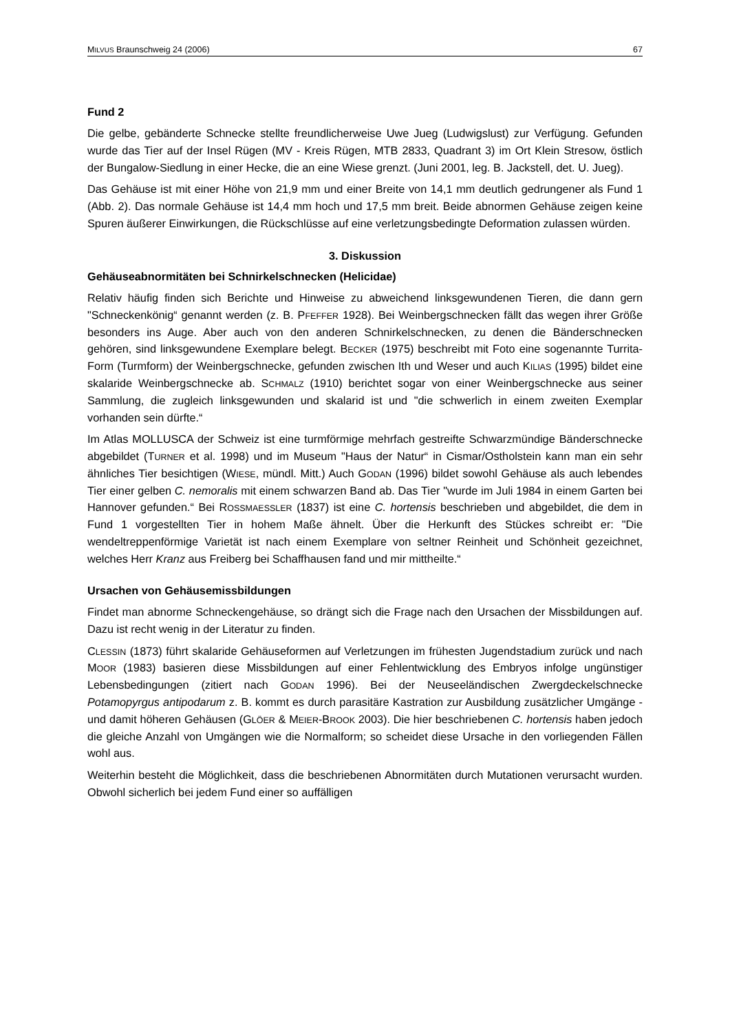MILVUS Braunschweig 24 (2006) 67
Fund 2
Die gelbe, gebänderte Schnecke stellte freundlicherweise Uwe Jueg (Ludwigslust) zur Verfügung. Gefunden wurde das Tier auf der Insel Rügen (MV - Kreis Rügen, MTB 2833, Quadrant 3) im Ort Klein Stresow, östlich der Bungalow-Siedlung in einer Hecke, die an eine Wiese grenzt. (Juni 2001, leg. B. Jackstell, det. U. Jueg).
Das Gehäuse ist mit einer Höhe von 21,9 mm und einer Breite von 14,1 mm deutlich gedrungener als Fund 1 (Abb. 2). Das normale Gehäuse ist 14,4 mm hoch und 17,5 mm breit. Beide abnormen Gehäuse zeigen keine Spuren äußerer Einwirkungen, die Rückschlüsse auf eine verletzungsbedingte Deformation zulassen würden.
3. Diskussion
Gehäuseabnormitäten bei Schnirkelschnecken (Helicidae)
Relativ häufig finden sich Berichte und Hinweise zu abweichend linksgewundenen Tieren, die dann gern "Schneckenkönig“ genannt werden (z. B. PFEFFER 1928). Bei Weinbergschnecken fällt das wegen ihrer Größe besonders ins Auge. Aber auch von den anderen Schnirkelschnecken, zu denen die Bänderschnecken gehören, sind linksgewundene Exemplare belegt. BECKER (1975) beschreibt mit Foto eine sogenannte Turrita-Form (Turmform) der Weinbergschnecke, gefunden zwischen Ith und Weser und auch KILIAS (1995) bildet eine skalaride Weinbergschnecke ab. SCHMALZ (1910) berichtet sogar von einer Weinbergschnecke aus seiner Sammlung, die zugleich linksgewunden und skalarid ist und "die schwerlich in einem zweiten Exemplar vorhanden sein dürfte.“
Im Atlas MOLLUSCA der Schweiz ist eine turmförmige mehrfach gestreifte Schwarzmündige Bänderschnecke abgebildet (TURNER et al. 1998) und im Museum "Haus der Natur“ in Cismar/Ostholstein kann man ein sehr ähnliches Tier besichtigen (WIESE, mündl. Mitt.) Auch GODAN (1996) bildet sowohl Gehäuse als auch lebendes Tier einer gelben C. nemoralis mit einem schwarzen Band ab. Das Tier "wurde im Juli 1984 in einem Garten bei Hannover gefunden.“ Bei ROSSMAESSLER (1837) ist eine C. hortensis beschrieben und abgebildet, die dem in Fund 1 vorgestellten Tier in hohem Maße ähnelt. Über die Herkunft des Stückes schreibt er: "Die wendeltreppenförmige Varietät ist nach einem Exemplare von seltner Reinheit und Schönheit gezeichnet, welches Herr Kranz aus Freiberg bei Schaffhausen fand und mir mittheilte.“
Ursachen von Gehäusemissbildungen
Findet man abnorme Schneckengehäuse, so drängt sich die Frage nach den Ursachen der Missbildungen auf. Dazu ist recht wenig in der Literatur zu finden.
CLESSIN (1873) führt skalaride Gehäuseformen auf Verletzungen im frühesten Jugendstadium zurück und nach MOOR (1983) basieren diese Missbildungen auf einer Fehlentwicklung des Embryos infolge ungünstiger Lebensbedingungen (zitiert nach GODAN 1996). Bei der Neuseeländischen Zwergdeckelschnecke Potamopyrgus antipodarum z. B. kommt es durch parasitäre Kastration zur Ausbildung zusätzlicher Umgänge - und damit höheren Gehäusen (GLÖER & MEIER-BROOK 2003). Die hier beschriebenen C. hortensis haben jedoch die gleiche Anzahl von Umgängen wie die Normalform; so scheidet diese Ursache in den vorliegenden Fällen wohl aus.
Weiterhin besteht die Möglichkeit, dass die beschriebenen Abnormitäten durch Mutationen verursacht wurden. Obwohl sicherlich bei jedem Fund einer so auffälligen